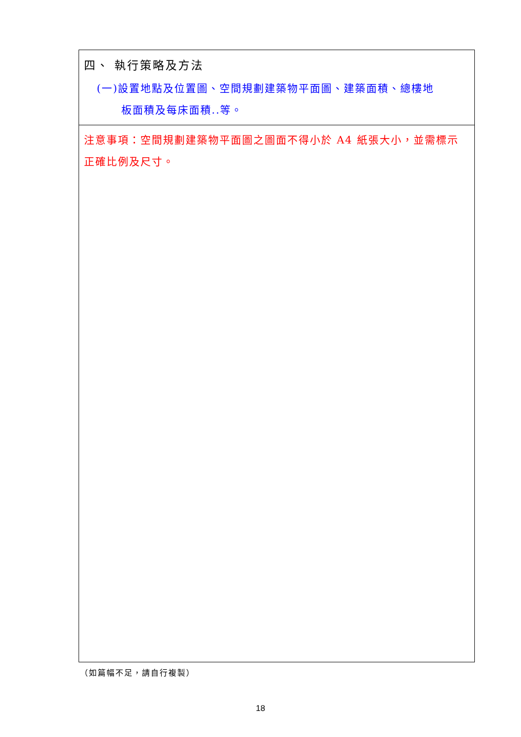| 四、 執行策略及方法 (一)設置地點及位置圖、空間規劃建築物平面圖、建築面積、總樓地 板面積及每床面積..等。 |
| 注意事項：空間規劃建築物平面圖之圖面不得小於 A4 紙張大小，並需標示正確比例及尺寸。 |
（如篇幅不足，請自行複製）
18